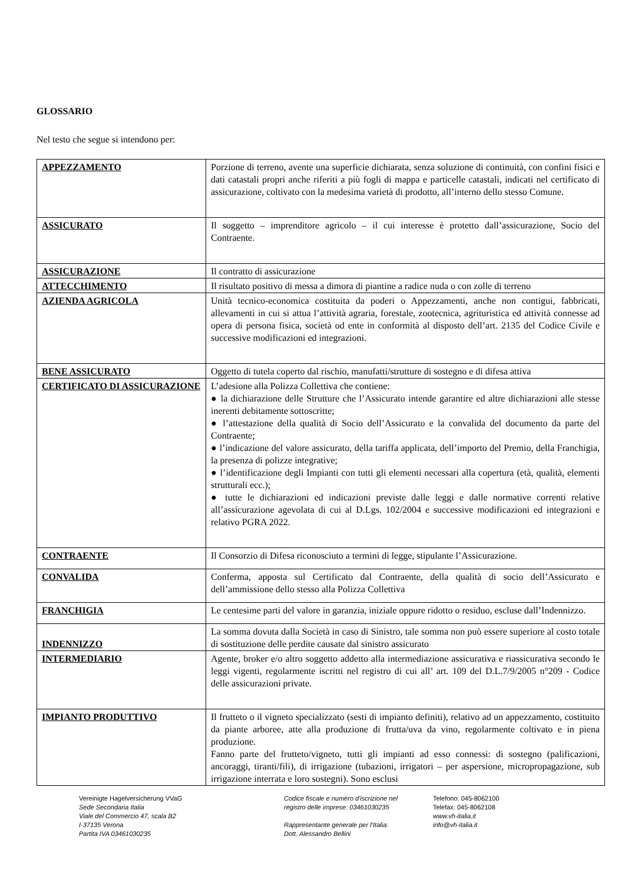GLOSSARIO
Nel testo che segue si intendono per:
| APPEZZAMENTO | Porzione di terreno, avente una superficie dichiarata, senza soluzione di continuità, con confini fisici e dati catastali propri anche riferiti a più fogli di mappa e particelle catastali, indicati nel certificato di assicurazione, coltivato con la medesima varietà di prodotto, all’interno dello stesso Comune. |
| ASSICURATO | Il soggetto – imprenditore agricolo – il cui interesse è protetto dall’assicurazione, Socio del Contraente. |
| ASSICURAZIONE | Il contratto di assicurazione |
| ATTECCHIMENTO | Il risultato positivo di messa a dimora di piantine a radice nuda o con zolle di terreno |
| AZIENDA AGRICOLA | Unità tecnico-economica costituita da poderi o Appezzamenti, anche non contigui, fabbricati, allevamenti in cui si attua l’attività agraria, forestale, zootecnica, agrituristica ed attività connesse ad opera di persona fisica, società od ente in conformità al disposto dell’art. 2135 del Codice Civile e successive modificazioni ed integrazioni. |
| BENE ASSICURATO | Oggetto di tutela coperto dal rischio, manufatti/strutture di sostegno e di difesa attiva |
| CERTIFICATO DI ASSICURAZIONE | L’adesione alla Polizza Collettiva che contiene: ● la dichiarazione delle Strutture che l’Assicurato intende garantire ed altre dichiarazioni alle stesse inerenti debitamente sottoscritte; ● l’attestazione della qualità di Socio dell’Assicurato e la convalida del documento da parte del Contraente; ● l’indicazione del valore assicurato, della tariffa applicata, dell’importo del Premio, della Franchigia, la presenza di polizze integrative; ● l’identificazione degli Impianti con tutti gli elementi necessari alla copertura (età, qualità, elementi strutturali ecc.); ● tutte le dichiarazioni ed indicazioni previste dalle leggi e dalle normative correnti relative all’assicurazione agevolata di cui al D.Lgs. 102/2004 e successive modificazioni ed integrazioni e relativo PGRA 2022. |
| CONTRAENTE | Il Consorzio di Difesa riconosciuto a termini di legge, stipulante l’Assicurazione. |
| CONVALIDA | Conferma, apposta sul Certificato dal Contraente, della qualità di socio dell’Assicurato e dell’ammissione dello stesso alla Polizza Collettiva |
| FRANCHIGIA | Le centesime parti del valore in garanzia, iniziale oppure ridotto o residuo, escluse dall’Indennizzo. |
| INDENNIZZO | La somma dovuta dalla Società in caso di Sinistro, tale somma non può essere superiore al costo totale di sostituzione delle perdite causate dal sinistro assicurato |
| INTERMEDIARIO | Agente, broker e/o altro soggetto addetto alla intermediazione assicurativa e riassicurativa secondo le leggi vigenti, regolarmente iscritti nel registro di cui all’ art. 109 del D.L.7/9/2005 n°209 - Codice delle assicurazioni private. |
| IMPIANTO PRODUTTIVO | Il frutteto o il vigneto specializzato (sesti di impianto definiti), relativo ad un appezzamento, costituito da piante arboree, atte alla produzione di frutta/uva da vino, regolarmente coltivato e in piena produzione. Fanno parte del frutteto/vigneto, tutti gli impianti ad esso connessi: di sostegno (palificazioni, ancoraggi, tiranti/fili), di irrigazione (tubazioni, irrigatori – per aspersione, micropropagazione, sub irrigazione interrata e loro sostegni). Sono esclusi |
Vereinigte Hagelversicherung VVaG
Sede Secondaria Italia
Viale del Commercio 47, scala B2
I-37135 Verona
Partita IVA 03461030235
Codice fiscale e numero d'iscrizione nel
registro delle imprese: 03461030235
Rappresentante generale per l’Italia:
Dott. Alessandro Bellini
Telefono: 045-8062100
Telefax: 045-8062108
www.vh-italia.it
info@vh-italia.it